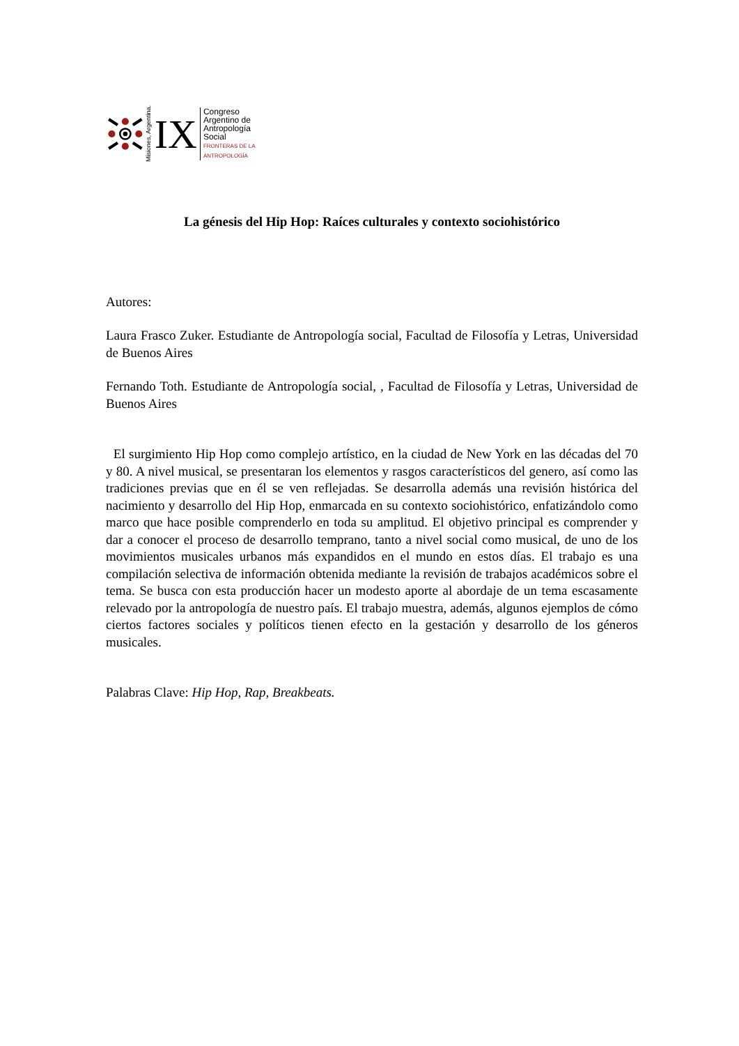Misiones, Argentina. IX
Congreso
Argentino de
Antropología
Social
FRONTERAS DE LA ANTROPOLOGÍA
La génesis del Hip Hop: Raíces culturales y contexto sociohistórico
Autores:
Laura Frasco Zuker. Estudiante de Antropología social, Facultad de Filosofía y Letras, Universidad de Buenos Aires
Fernando Toth. Estudiante de Antropología social, , Facultad de Filosofía y Letras, Universidad de Buenos Aires
El surgimiento Hip Hop como complejo artístico, en la ciudad de New York en las décadas del 70 y 80. A nivel musical, se presentaran los elementos y rasgos característicos del genero, así como las tradiciones previas que en él se ven reflejadas. Se desarrolla además una revisión histórica del nacimiento y desarrollo del Hip Hop, enmarcada en su contexto sociohistórico, enfatizándolo como marco que hace posible comprenderlo en toda su amplitud. El objetivo principal es comprender y dar a conocer el proceso de desarrollo temprano, tanto a nivel social como musical, de uno de los movimientos musicales urbanos más expandidos en el mundo en estos días. El trabajo es una compilación selectiva de información obtenida mediante la revisión de trabajos académicos sobre el tema. Se busca con esta producción hacer un modesto aporte al abordaje de un tema escasamente relevado por la antropología de nuestro país. El trabajo muestra, además, algunos ejemplos de cómo ciertos factores sociales y políticos tienen efecto en la gestación y desarrollo de los géneros musicales.
Palabras Clave: Hip Hop, Rap, Breakbeats.